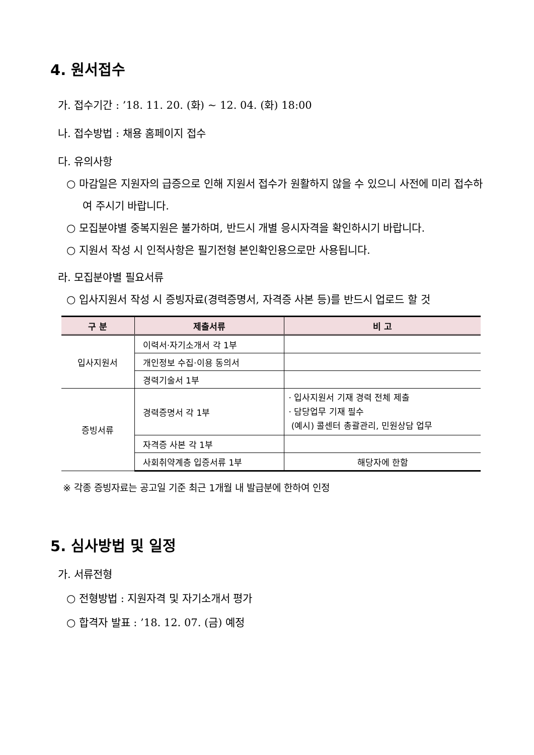4. 원서접수
가. 접수기간 : ’18. 11. 20. (화) ~ 12. 04. (화) 18:00
나. 접수방법 : 채용 홈페이지 접수
다. 유의사항
○ 마감일은 지원자의 급증으로 인해 지원서 접수가 원활하지 않을 수 있으니 사전에 미리 접수하여 주시기 바랍니다.
○ 모집분야별 중복지원은 불가하며, 반드시 개별 응시자격을 확인하시기 바랍니다.
○ 지원서 작성 시 인적사항은 필기전형 본인확인용으로만 사용됩니다.
라. 모집분야별 필요서류
○ 입사지원서 작성 시 증빙자료(경력증명서, 자격증 사본 등)를 반드시 업로드 할 것
| 구 분 | 제출서류 | 비 고 |
| --- | --- | --- |
| 입사지원서 | 이력서·자기소개서 각 1부 | |
| | 개인정보 수집·이용 동의서 | |
| | 경력기술서 1부 | |
| 증빙서류 | 경력증명서 각 1부 | · 입사지원서 기재 경력 전체 제출 · 담당업무 기재 필수 (예시) 콜센터 총괄관리, 민원상담 업무 |
| | 자격증 사본 각 1부 | |
| | 사회취약계층 입증서류 1부 | 해당자에 한함 |
※ 각종 증빙자료는 공고일 기준 최근 1개월 내 발급분에 한하여 인정
5. 심사방법 및 일정
가. 서류전형
○ 전형방법 : 지원자격 및 자기소개서 평가
○ 합격자 발표 : ’18. 12. 07. (금) 예정